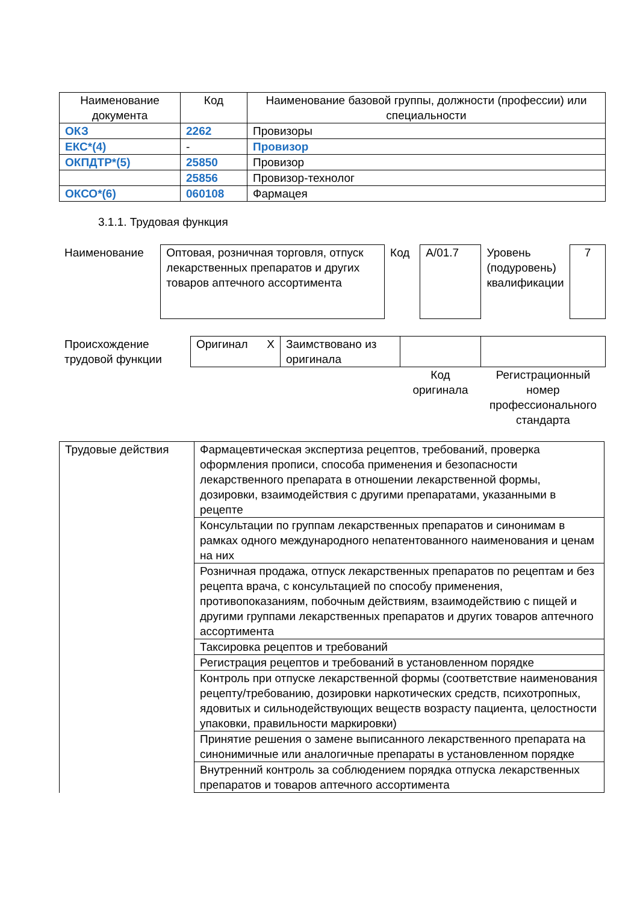| Наименование документа | Код | Наименование базовой группы, должности (профессии) или специальности |
| --- | --- | --- |
| ОКЗ | 2262 | Провизоры |
| ЕКС*(4) | - | Провизор |
| ОКПДТР*(5) | 25850 | Провизор |
| | 25856 | Провизор-технолог |
| ОКСО*(6) | 060108 | Фармацея |
3.1.1. Трудовая функция
| Наименование | Оптовая, розничная торговля, отпуск лекарственных препаратов и других товаров аптечного ассортимента | Код | A/01.7 | Уровень (подуровень) квалификации | 7 |
| Происхождение трудовой функции | Оригинал X | Заимствовано из оригинала | | |
| | | | Код оригинала | Регистрационный номер профессионального стандарта |
| Трудовые действия | Фармацевтическая экспертиза рецептов, требований, проверка оформления прописи, способа применения и безопасности лекарственного препарата в отношении лекарственной формы, дозировки, взаимодействия с другими препаратами, указанными в рецепте |
| | Консультации по группам лекарственных препаратов и синонимам в рамках одного международного непатентованного наименования и ценам на них |
| | Розничная продажа, отпуск лекарственных препаратов по рецептам и без рецепта врача, с консультацией по способу применения, противопоказаниям, побочным действиям, взаимодействию с пищей и другими группами лекарственных препаратов и других товаров аптечного ассортимента |
| | Таксировка рецептов и требований |
| | Регистрация рецептов и требований в установленном порядке |
| | Контроль при отпуске лекарственной формы (соответствие наименования рецепту/требованию, дозировки наркотических средств, психотропных, ядовитых и сильнодействующих веществ возрасту пациента, целостности упаковки, правильности маркировки) |
| | Принятие решения о замене выписанного лекарственного препарата на синонимичные или аналогичные препараты в установленном порядке |
| | Внутренний контроль за соблюдением порядка отпуска лекарственных препаратов и товаров аптечного ассортимента |